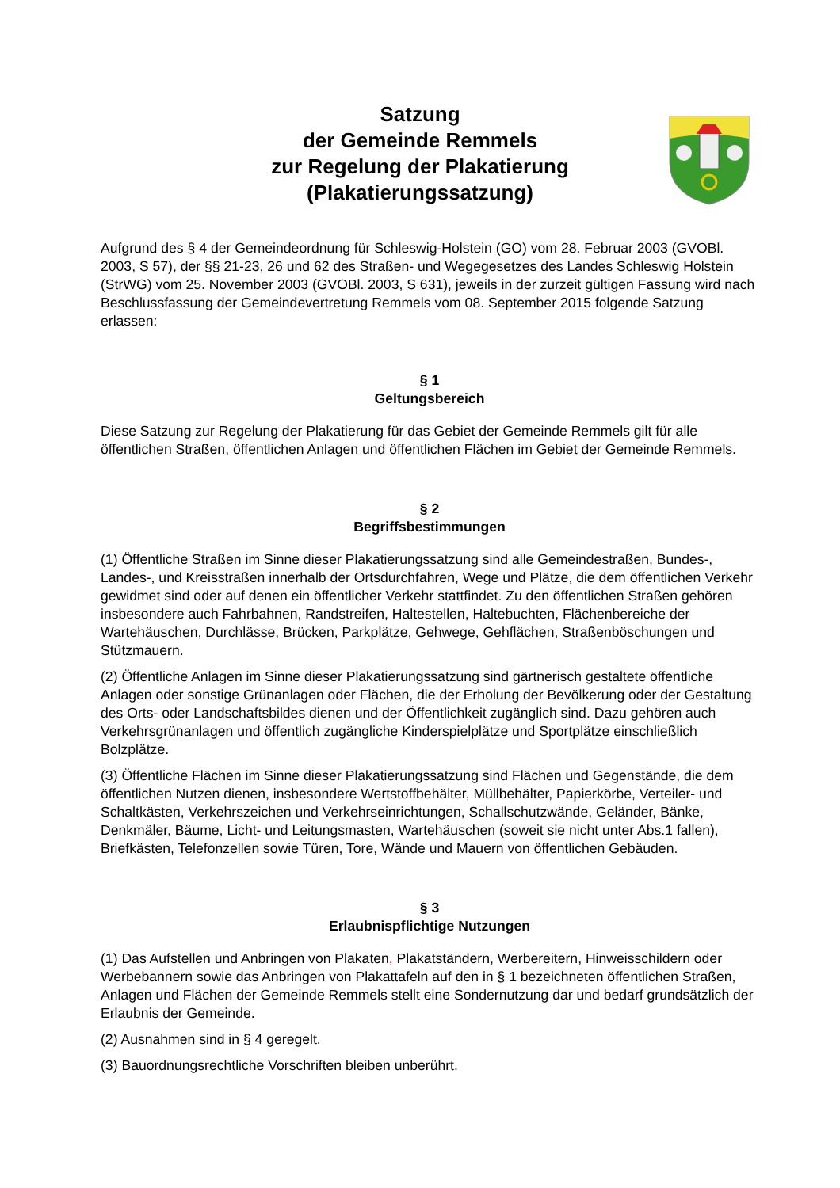Satzung
der Gemeinde Remmels
zur Regelung der Plakatierung
(Plakatierungssatzung)
Aufgrund des § 4 der Gemeindeordnung für Schleswig-Holstein (GO) vom 28. Februar 2003 (GVOBl. 2003, S 57), der §§ 21-23, 26 und 62 des Straßen- und Wegegesetzes des Landes Schleswig Holstein (StrWG) vom 25. November 2003 (GVOBl. 2003, S 631), jeweils in der zurzeit gültigen Fassung wird nach Beschlussfassung der Gemeindevertretung Remmels vom 08. September 2015 folgende Satzung erlassen:
§ 1
Geltungsbereich
Diese Satzung zur Regelung der Plakatierung für das Gebiet der Gemeinde Remmels gilt für alle öffentlichen Straßen, öffentlichen Anlagen und öffentlichen Flächen im Gebiet der Gemeinde Remmels.
§ 2
Begriffsbestimmungen
(1) Öffentliche Straßen im Sinne dieser Plakatierungssatzung sind alle Gemeindestraßen, Bundes-, Landes-, und Kreisstraßen innerhalb der Ortsdurchfahren, Wege und Plätze, die dem öffentlichen Verkehr gewidmet sind oder auf denen ein öffentlicher Verkehr stattfindet. Zu den öffentlichen Straßen gehören insbesondere auch Fahrbahnen, Randstreifen, Haltestellen, Haltebuchten, Flächenbereiche der Wartehäuschen, Durchlässe, Brücken, Parkplätze, Gehwege, Gehflächen, Straßenböschungen und Stützmauern.
(2) Öffentliche Anlagen im Sinne dieser Plakatierungssatzung sind gärtnerisch gestaltete öffentliche Anlagen oder sonstige Grünanlagen oder Flächen, die der Erholung der Bevölkerung oder der Gestaltung des Orts- oder Landschaftsbildes dienen und der Öffentlichkeit zugänglich sind. Dazu gehören auch Verkehrsgrünanlagen und öffentlich zugängliche Kinderspielplätze und Sportplätze einschließlich Bolzplätze.
(3) Öffentliche Flächen im Sinne dieser Plakatierungssatzung sind Flächen und Gegenstände, die dem öffentlichen Nutzen dienen, insbesondere Wertstoffbehälter, Müllbehälter, Papierkörbe, Verteiler- und Schaltkästen, Verkehrszeichen und Verkehrseinrichtungen, Schallschutzwände, Geländer, Bänke, Denkmäler, Bäume, Licht- und Leitungsmasten, Wartehäuschen (soweit sie nicht unter Abs.1 fallen), Briefkästen, Telefonzellen sowie Türen, Tore, Wände und Mauern von öffentlichen Gebäuden.
§ 3
Erlaubnispflichtige Nutzungen
(1) Das Aufstellen und Anbringen von Plakaten, Plakatständern, Werbereitern, Hinweisschildern oder Werbebannern sowie das Anbringen von Plakattafeln auf den in § 1 bezeichneten öffentlichen Straßen, Anlagen und Flächen der Gemeinde Remmels stellt eine Sondernutzung dar und bedarf grundsätzlich der Erlaubnis der Gemeinde.
(2) Ausnahmen sind in § 4 geregelt.
(3) Bauordnungsrechtliche Vorschriften bleiben unberührt.